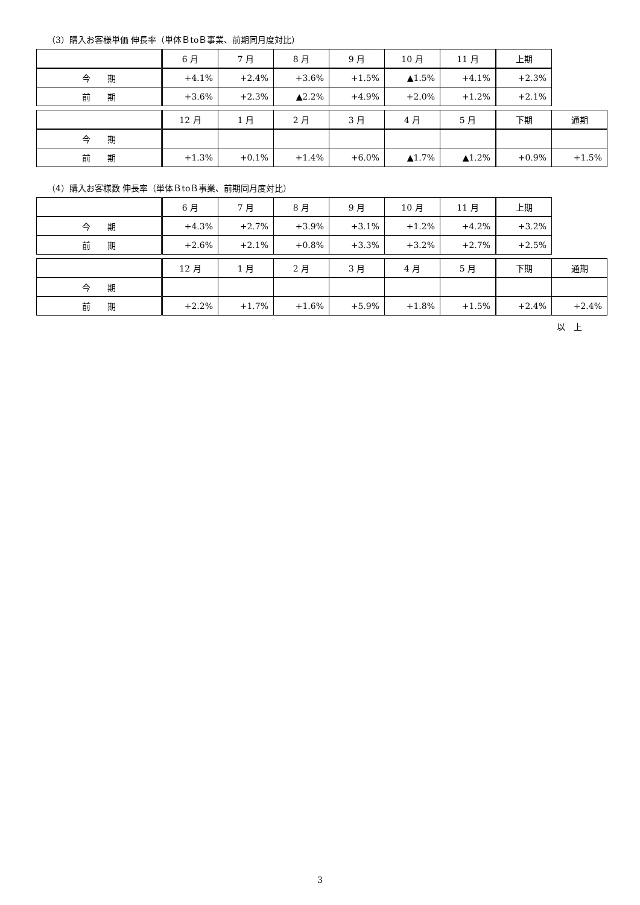（3）購入お客様単価 伸長率（単体ＢtoＢ事業、前期同月度対比）
| | 6 月 | 7 月 | 8 月 | 9 月 | 10 月 | 11 月 | 上期 |
| --- | --- | --- | --- | --- | --- | --- | --- |
| 今 期 | +4.1% | +2.4% | +3.6% | +1.5% | ▲1.5% | +4.1% | +2.3% |
| 前 期 | +3.6% | +2.3% | ▲2.2% | +4.9% | +2.0% | +1.2% | +2.1% |
| | 12 月 | 1 月 | 2 月 | 3 月 | 4 月 | 5 月 | 下期 | 通期 |
| --- | --- | --- | --- | --- | --- | --- | --- | --- |
| 今 期 | | | | | | | | |
| 前 期 | +1.3% | +0.1% | +1.4% | +6.0% | ▲1.7% | ▲1.2% | +0.9% | +1.5% |
（4）購入お客様数 伸長率（単体ＢtoＢ事業、前期同月度対比）
| | 6 月 | 7 月 | 8 月 | 9 月 | 10 月 | 11 月 | 上期 |
| --- | --- | --- | --- | --- | --- | --- | --- |
| 今 期 | +4.3% | +2.7% | +3.9% | +3.1% | +1.2% | +4.2% | +3.2% |
| 前 期 | +2.6% | +2.1% | +0.8% | +3.3% | +3.2% | +2.7% | +2.5% |
| | 12 月 | 1 月 | 2 月 | 3 月 | 4 月 | 5 月 | 下期 | 通期 |
| --- | --- | --- | --- | --- | --- | --- | --- | --- |
| 今 期 | | | | | | | | |
| 前 期 | +2.2% | +1.7% | +1.6% | +5.9% | +1.8% | +1.5% | +2.4% | +2.4% |
以　上
3